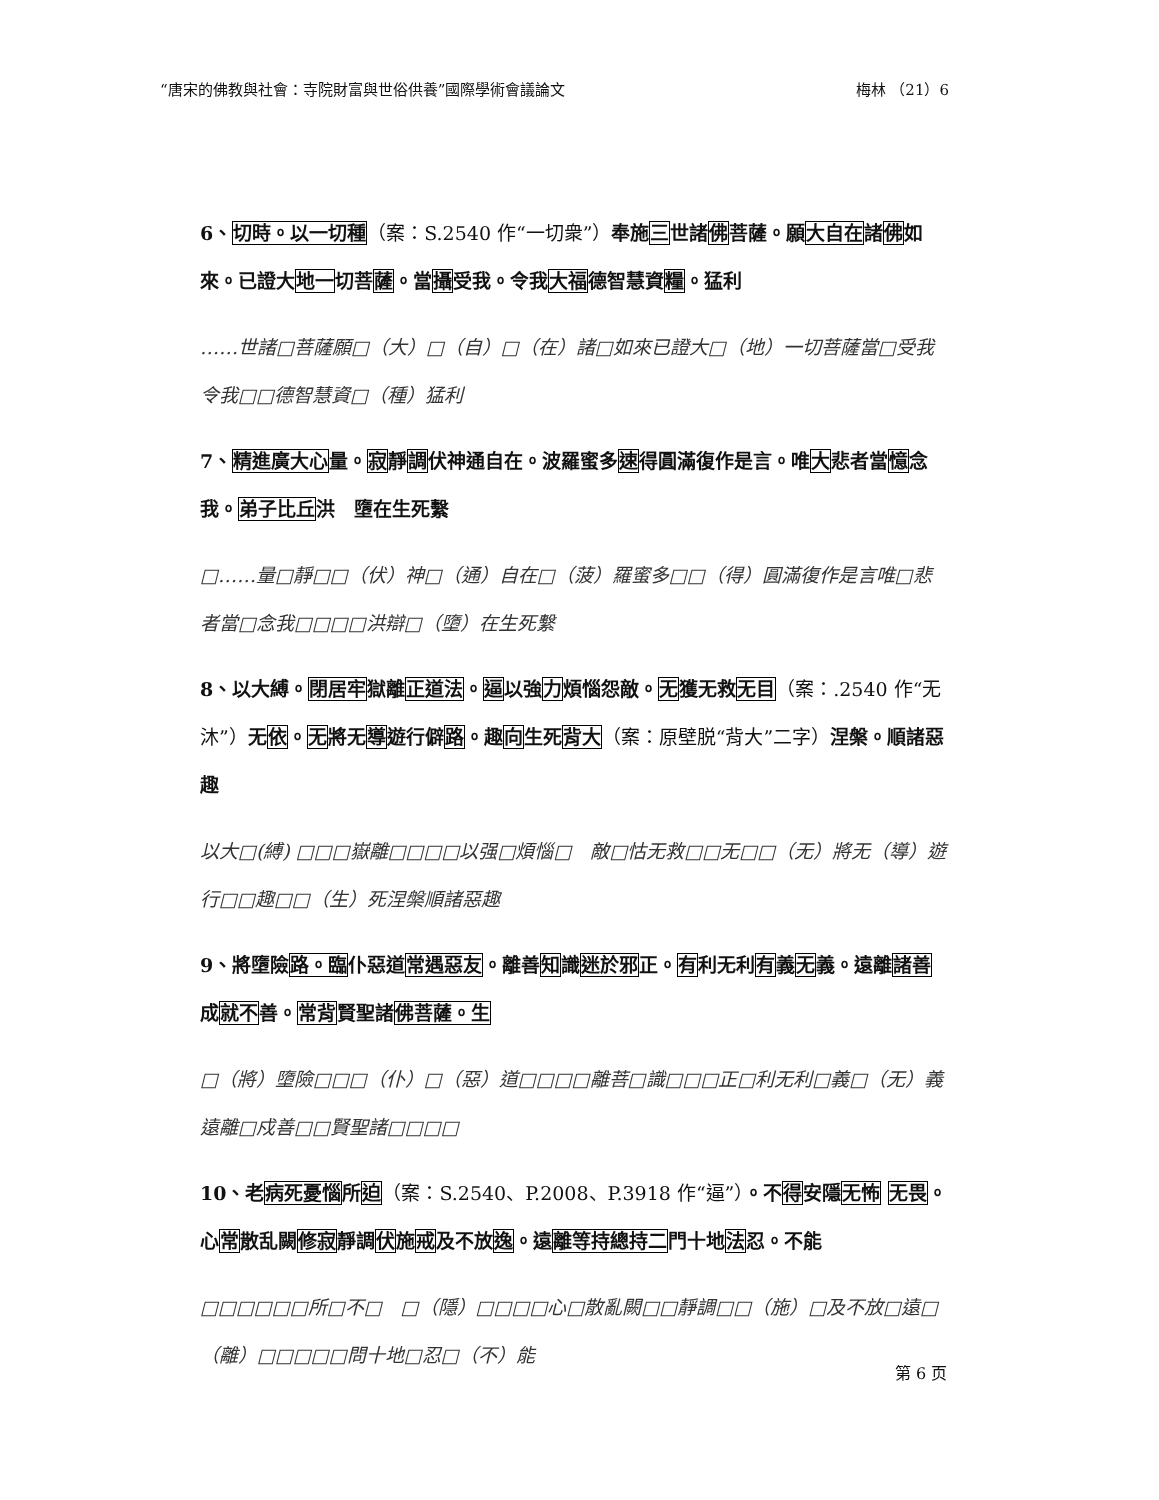“唐宋的佛教與社會：寺院財富與世俗供養”國際學術會議論文 梅林 （21）6
6、切時。以一切種（案：S.2540 作“一切衆”）奉施三世諸佛菩薩。願大自在諸佛如來。已證大地一切菩薩。當攝受我。令我大福德智慧資糧。猛利
……世諸□菩薩願□（大）□（自）□（在）諸□如來已證大□（地）一切菩薩當□受我令我□□德智慧資□（種）猛利
7、精進廣大心量。寂靜調伏神通自在。波羅蜜多速得圓滿復作是言。唯大悲者當憶念我。弟子比丘洪　墮在生死繫
□……量□靜□□（伏）神□（通）自在□（菠）羅蜜多□□（得）圓滿復作是言唯□悲者當□念我□□□□洪辯□（墮）在生死繫
8、以大縛。閉居牢獄離正道法。逼以強力煩惱怨敵。无獲无救无目（案：.2540 作“无沐”）无依。无將无導遊行僻路。趣向生死背大（案：原壁脱“背大”二字）涅槃。順諸惡趣
以大□(縛) □□□嶽離□□□□以强□煩惱□　敵□怙无救□□无□□（无）將无（導）遊行□□趣□□（生）死涅槃順諸惡趣
9、將墮險路。臨仆惡道常遇惡友。離善知識迷於邪正。有利无利有義无義。遠離諸善成就不善。常背賢聖諸佛菩薩。生
□（將）墮險□□□（仆）□（惡）道□□□□離菩□識□□□正□利无利□義□（无）義遠離□戍善□□賢聖諸□□□□
10、老病死憂惱所迫（案：S.2540、P.2008、P.3918 作“逼”）。不得安隱无怖 无畏。心常散乱闕修寂靜調伏施戒及不放逸。遠離等持總持二門十地法忍。不能
□□□□□□所□不□　□（隱）□□□□心□散亂闕□□靜調□□（施）□及不放□遠□（離）□□□□□問十地□忍□（不）能
第 6 页